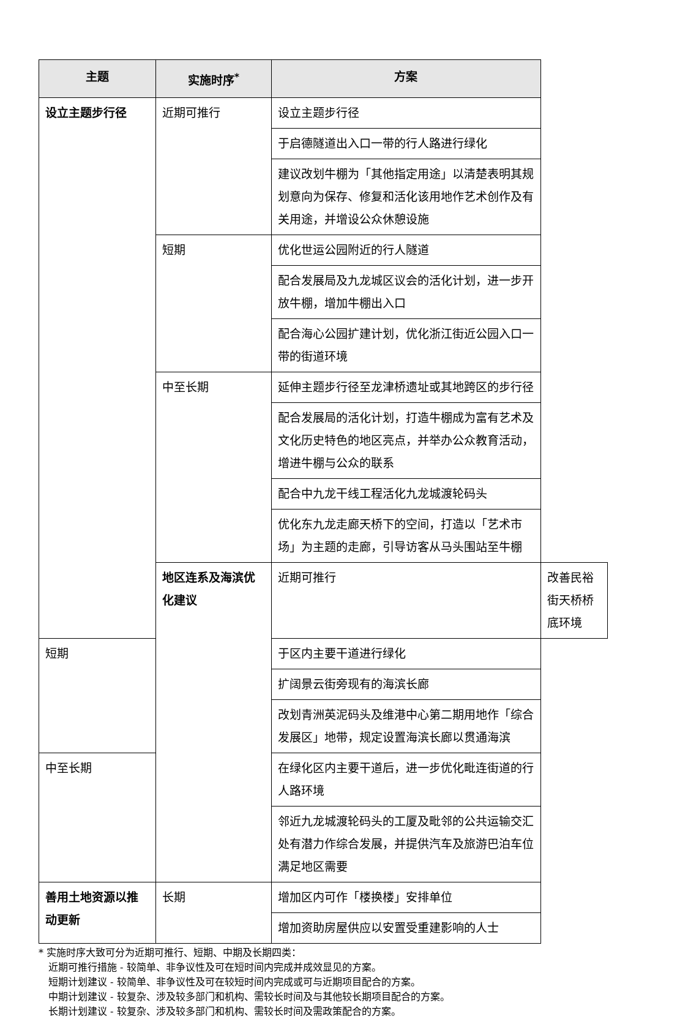| 主题 | 实施时序<sup>*</sup> | 方案 | |
| --- | --- | --- | --- |
| 设立主题步行径 | 近期可推行 | 设立主题步行径 | |
| | | 于启德隧道出入口一带的行人路进行绿化 | |
| | | 建议改划牛棚为「其他指定用途」以清楚表明其规划意向为保存、修复和活化该用地作艺术创作及有关用途，并增设公众休憩设施 | |
| | 短期 | 优化世运公园附近的行人隧道 | |
| | | 配合发展局及九龙城区议会的活化计划，进一步开放牛棚，增加牛棚出入口 | |
| | | 配合海心公园扩建计划，优化浙江街近公园入口一带的街道环境 | |
| | 中至长期 | 延伸主题步行径至龙津桥遗址或其地跨区的步行径 | |
| | | 配合发展局的活化计划，打造牛棚成为富有艺术及文化历史特色的地区亮点，并举办公众教育活动，增进牛棚与公众的联系 | |
| | | 配合中九龙干线工程活化九龙城渡轮码头 | |
| | | 优化东九龙走廊天桥下的空间，打造以「艺术市场」为主题的走廊，引导访客从马头围站至牛棚 | |
| | 地区连系及海滨优化建议 | 近期可推行 | 改善民裕街天桥桥底环境 |
| 短期 | | 于区内主要干道进行绿化 | |
| | | 扩阔景云街旁现有的海滨长廊 | |
| | | 改划青洲英泥码头及维港中心第二期用地作「综合发展区」地带，规定设置海滨长廊以贯通海滨 | |
| 中至长期 | | 在绿化区内主要干道后，进一步优化毗连街道的行人路环境 | |
| | | 邻近九龙城渡轮码头的工厦及毗邻的公共运输交汇处有潜力作综合发展，并提供汽车及旅游巴泊车位满足地区需要 | |
| 善用土地资源以推动更新 | 长期 | 增加区内可作「楼换楼」安排单位 | |
| | | 增加资助房屋供应以安置受重建影响的人士 | |
* 实施时序大致可分为近期可推行、短期、中期及长期四类：
近期可推行措施 - 较简单、非争议性及可在短时间内完成并成效显见的方案。
短期计划建议 - 较简单、非争议性及可在较短时间内完成或可与近期项目配合的方案。
中期计划建议 - 较复杂、涉及较多部门和机构、需较长时间及与其他较长期项目配合的方案。
长期计划建议 - 较复杂、涉及较多部门和机构、需较长时间及需政策配合的方案。